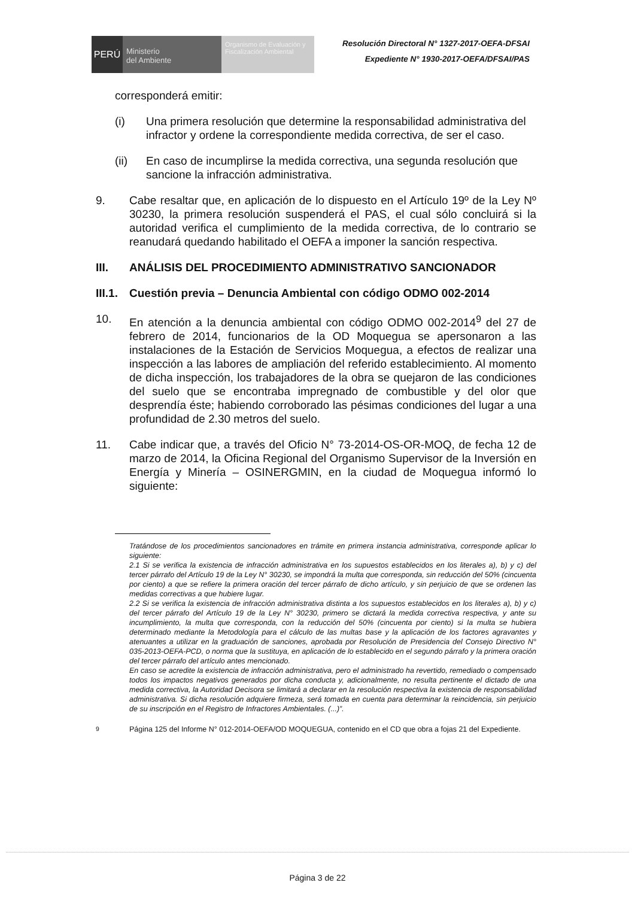PERÚ
Ministerio
del Ambiente
Organismo de Evaluación y Fiscalización Ambiental
Resolución Directoral N° 1327-2017-OEFA-DFSAI
Expediente N° 1930-2017-OEFA/DFSAI/PAS
corresponderá emitir:
(i) Una primera resolución que determine la responsabilidad administrativa del infractor y ordene la correspondiente medida correctiva, de ser el caso.
(ii) En caso de incumplirse la medida correctiva, una segunda resolución que sancione la infracción administrativa.
9. Cabe resaltar que, en aplicación de lo dispuesto en el Artículo 19º de la Ley Nº 30230, la primera resolución suspenderá el PAS, el cual sólo concluirá si la autoridad verifica el cumplimiento de la medida correctiva, de lo contrario se reanudará quedando habilitado el OEFA a imponer la sanción respectiva.
III. ANÁLISIS DEL PROCEDIMIENTO ADMINISTRATIVO SANCIONADOR
III.1. Cuestión previa – Denuncia Ambiental con código ODMO 002-2014
10. En atención a la denuncia ambiental con código ODMO 002-2014<sup>9</sup> del 27 de febrero de 2014, funcionarios de la OD Moquegua se apersonaron a las instalaciones de la Estación de Servicios Moquegua, a efectos de realizar una inspección a las labores de ampliación del referido establecimiento. Al momento de dicha inspección, los trabajadores de la obra se quejaron de las condiciones del suelo que se encontraba impregnado de combustible y del olor que desprendía éste; habiendo corroborado las pésimas condiciones del lugar a una profundidad de 2.30 metros del suelo.
11. Cabe indicar que, a través del Oficio N° 73-2014-OS-OR-MOQ, de fecha 12 de marzo de 2014, la Oficina Regional del Organismo Supervisor de la Inversión en Energía y Minería – OSINERGMIN, en la ciudad de Moquegua informó lo siguiente:
Tratándose de los procedimientos sancionadores en trámite en primera instancia administrativa, corresponde aplicar lo siguiente:
2.1 Si se verifica la existencia de infracción administrativa en los supuestos establecidos en los literales a), b) y c) del tercer párrafo del Artículo 19 de la Ley N° 30230, se impondrá la multa que corresponda, sin reducción del 50% (cincuenta por ciento) a que se refiere la primera oración del tercer párrafo de dicho artículo, y sin perjuicio de que se ordenen las medidas correctivas a que hubiere lugar.
2.2 Si se verifica la existencia de infracción administrativa distinta a los supuestos establecidos en los literales a), b) y c) del tercer párrafo del Artículo 19 de la Ley N° 30230, primero se dictará la medida correctiva respectiva, y ante su incumplimiento, la multa que corresponda, con la reducción del 50% (cincuenta por ciento) si la multa se hubiera determinado mediante la Metodología para el cálculo de las multas base y la aplicación de los factores agravantes y atenuantes a utilizar en la graduación de sanciones, aprobada por Resolución de Presidencia del Consejo Directivo N° 035-2013-OEFA-PCD, o norma que la sustituya, en aplicación de lo establecido en el segundo párrafo y la primera oración del tercer párrafo del artículo antes mencionado.
En caso se acredite la existencia de infracción administrativa, pero el administrado ha revertido, remediado o compensado todos los impactos negativos generados por dicha conducta y, adicionalmente, no resulta pertinente el dictado de una medida correctiva, la Autoridad Decisora se limitará a declarar en la resolución respectiva la existencia de responsabilidad administrativa. Si dicha resolución adquiere firmeza, será tomada en cuenta para determinar la reincidencia, sin perjuicio de su inscripción en el Registro de Infractores Ambientales. (...)”.
<sup>9</sup> Página 125 del Informe N° 012-2014-OEFA/OD MOQUEGUA, contenido en el CD que obra a fojas 21 del Expediente.
Página 3 de 22